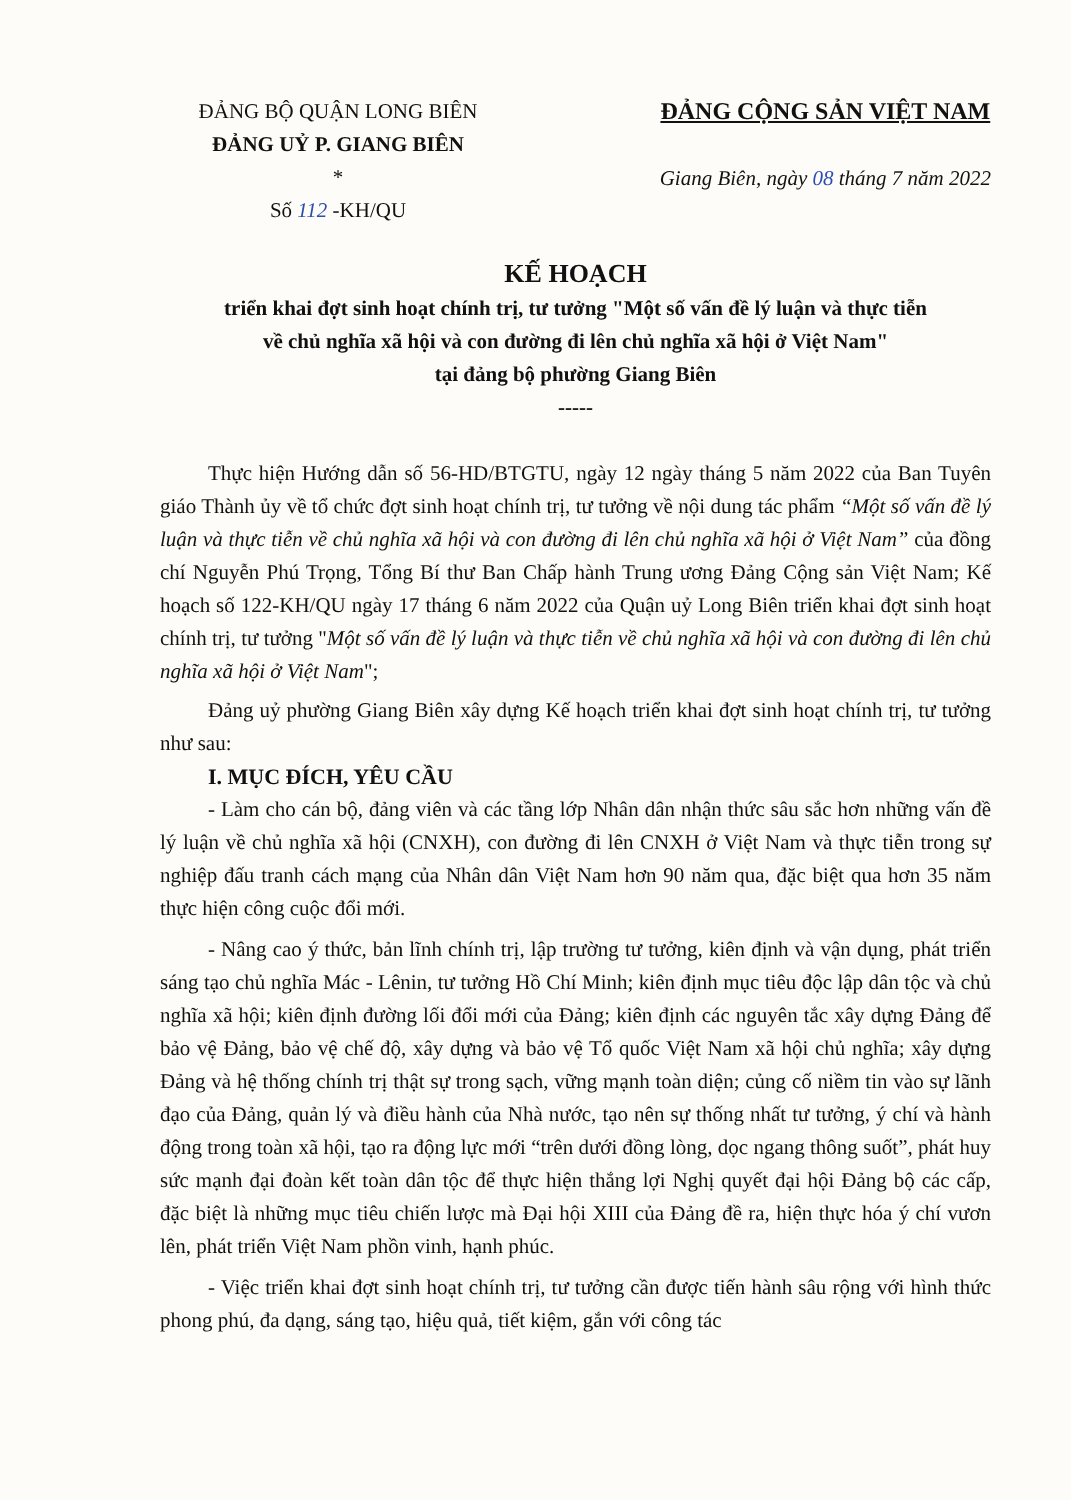ĐẢNG BỘ QUẬN LONG BIÊN
ĐẢNG UỶ P. GIANG BIÊN
*
Số 112 -KH/QU
ĐẢNG CỘNG SẢN VIỆT NAM
Giang Biên, ngày 08 tháng 7 năm 2022
KẾ HOẠCH
triển khai đợt sinh hoạt chính trị, tư tưởng "Một số vấn đề lý luận và thực tiễn
về chủ nghĩa xã hội và con đường đi lên chủ nghĩa xã hội ở Việt Nam"
tại đảng bộ phường Giang Biên
-----
Thực hiện Hướng dẫn số 56-HD/BTGTU, ngày 12 ngày tháng 5 năm 2022 của Ban Tuyên giáo Thành ủy về tổ chức đợt sinh hoạt chính trị, tư tưởng về nội dung tác phẩm “Một số vấn đề lý luận và thực tiễn về chủ nghĩa xã hội và con đường đi lên chủ nghĩa xã hội ở Việt Nam” của đồng chí Nguyễn Phú Trọng, Tổng Bí thư Ban Chấp hành Trung ương Đảng Cộng sản Việt Nam; Kế hoạch số 122-KH/QU ngày 17 tháng 6 năm 2022 của Quận uỷ Long Biên triển khai đợt sinh hoạt chính trị, tư tưởng "Một số vấn đề lý luận và thực tiễn về chủ nghĩa xã hội và con đường đi lên chủ nghĩa xã hội ở Việt Nam";
Đảng uỷ phường Giang Biên xây dựng Kế hoạch triển khai đợt sinh hoạt chính trị, tư tưởng như sau:
I. MỤC ĐÍCH, YÊU CẦU
- Làm cho cán bộ, đảng viên và các tầng lớp Nhân dân nhận thức sâu sắc hơn những vấn đề lý luận về chủ nghĩa xã hội (CNXH), con đường đi lên CNXH ở Việt Nam và thực tiễn trong sự nghiệp đấu tranh cách mạng của Nhân dân Việt Nam hơn 90 năm qua, đặc biệt qua hơn 35 năm thực hiện công cuộc đổi mới.
- Nâng cao ý thức, bản lĩnh chính trị, lập trường tư tưởng, kiên định và vận dụng, phát triển sáng tạo chủ nghĩa Mác - Lênin, tư tưởng Hồ Chí Minh; kiên định mục tiêu độc lập dân tộc và chủ nghĩa xã hội; kiên định đường lối đổi mới của Đảng; kiên định các nguyên tắc xây dựng Đảng để bảo vệ Đảng, bảo vệ chế độ, xây dựng và bảo vệ Tổ quốc Việt Nam xã hội chủ nghĩa; xây dựng Đảng và hệ thống chính trị thật sự trong sạch, vững mạnh toàn diện; củng cố niềm tin vào sự lãnh đạo của Đảng, quản lý và điều hành của Nhà nước, tạo nên sự thống nhất tư tưởng, ý chí và hành động trong toàn xã hội, tạo ra động lực mới “trên dưới đồng lòng, dọc ngang thông suốt”, phát huy sức mạnh đại đoàn kết toàn dân tộc để thực hiện thắng lợi Nghị quyết đại hội Đảng bộ các cấp, đặc biệt là những mục tiêu chiến lược mà Đại hội XIII của Đảng đề ra, hiện thực hóa ý chí vươn lên, phát triển Việt Nam phồn vinh, hạnh phúc.
- Việc triển khai đợt sinh hoạt chính trị, tư tưởng cần được tiến hành sâu rộng với hình thức phong phú, đa dạng, sáng tạo, hiệu quả, tiết kiệm, gắn với công tác